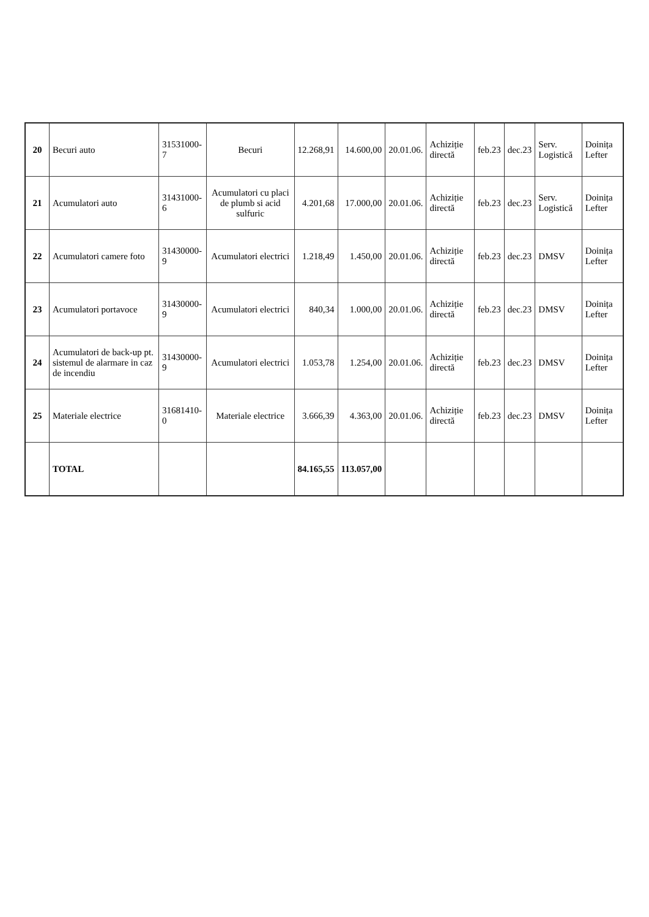| 20 | Becuri auto | 31531000-7 | Becuri | 12.268,91 | 14.600,00 | 20.01.06. | Achiziție directă | feb.23 | dec.23 | Serv. Logistică | Doinița Lefter |
| 21 | Acumulatori auto | 31431000-6 | Acumulatori cu placi de plumb si acid sulfuric | 4.201,68 | 17.000,00 | 20.01.06. | Achiziție directă | feb.23 | dec.23 | Serv. Logistică | Doinița Lefter |
| 22 | Acumulatori camere foto | 31430000-9 | Acumulatori electrici | 1.218,49 | 1.450,00 | 20.01.06. | Achiziție directă | feb.23 | dec.23 | DMSV | Doinița Lefter |
| 23 | Acumulatori portavoce | 31430000-9 | Acumulatori electrici | 840,34 | 1.000,00 | 20.01.06. | Achiziție directă | feb.23 | dec.23 | DMSV | Doinița Lefter |
| 24 | Acumulatori de back-up pt. sistemul de alarmare in caz de incendiu | 31430000-9 | Acumulatori electrici | 1.053,78 | 1.254,00 | 20.01.06. | Achiziție directă | feb.23 | dec.23 | DMSV | Doinița Lefter |
| 25 | Materiale electrice | 31681410-0 | Materiale electrice | 3.666,39 | 4.363,00 | 20.01.06. | Achiziție directă | feb.23 | dec.23 | DMSV | Doinița Lefter |
| | TOTAL | | | 84.165,55 | 113.057,00 | | | | | | |